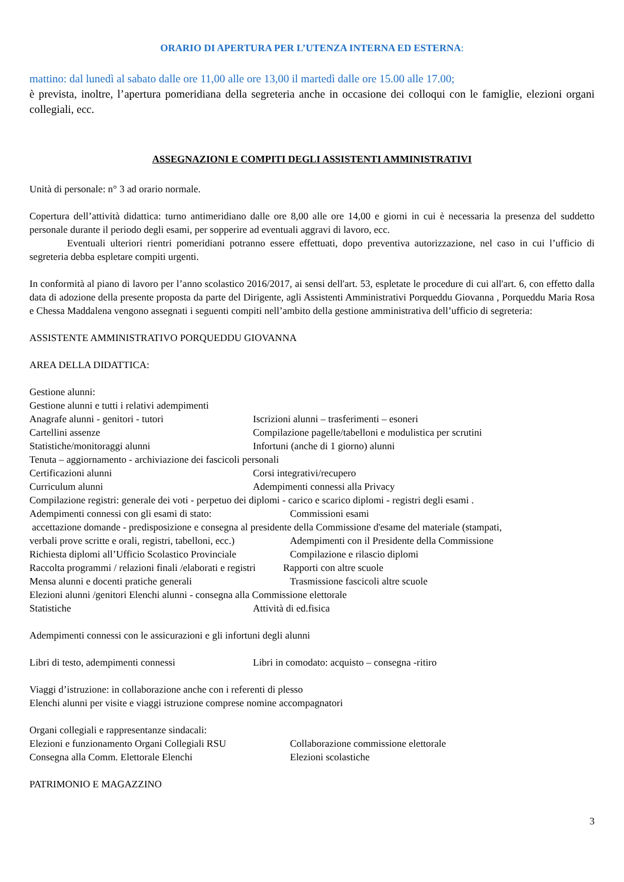ORARIO DI APERTURA PER L’UTENZA INTERNA ED ESTERNA:
mattino: dal lunedì al sabato dalle ore 11,00 alle ore 13,00 il martedì dalle ore 15.00 alle 17.00;
è prevista, inoltre, l’apertura pomeridiana della segreteria anche in occasione dei colloqui con le famiglie, elezioni organi collegiali, ecc.
ASSEGNAZIONI E COMPITI DEGLI ASSISTENTI AMMINISTRATIVI
Unità di personale: n° 3 ad orario normale.
Copertura dell’attività didattica: turno antimeridiano dalle ore 8,00 alle ore 14,00 e giorni in cui è necessaria la presenza del suddetto personale durante il periodo degli esami, per sopperire ad eventuali aggravi di lavoro, ecc.
Eventuali ulteriori rientri pomeridiani potranno essere effettuati, dopo preventiva autorizzazione, nel caso in cui l’ufficio di segreteria debba espletare compiti urgenti.
In conformità al piano di lavoro per l’anno scolastico 2016/2017, ai sensi dell'art. 53, espletate le procedure di cui all'art. 6, con effetto dalla data di adozione della presente proposta da parte del Dirigente, agli Assistenti Amministrativi Porqueddu Giovanna , Porqueddu Maria Rosa e Chessa Maddalena vengono assegnati i seguenti compiti nell’ambito della gestione amministrativa dell’ufficio di segreteria:
ASSISTENTE AMMINISTRATIVO PORQUEDDU GIOVANNA
AREA DELLA DIDATTICA:
Gestione alunni:
Gestione alunni e tutti i relativi adempimenti
Anagrafe alunni - genitori - tutori Iscrizioni alunni – trasferimenti – esoneri
Cartellini assenze Compilazione pagelle/tabelloni e modulistica per scrutini
Statistiche/monitoraggi alunni Infortuni (anche di 1 giorno) alunni
Tenuta – aggiornamento - archiviazione dei fascicoli personali
Certificazioni alunni Corsi integrativi/recupero
Curriculum alunni Adempimenti connessi alla Privacy
Compilazione registri: generale dei voti - perpetuo dei diplomi - carico e scarico diplomi - registri degli esami .
Adempimenti connessi con gli esami di stato: Commissioni esami
accettazione domande - predisposizione e consegna al presidente della Commissione d'esame del materiale (stampati,
verbali prove scritte e orali, registri, tabelloni, ecc.) Adempimenti con il Presidente della Commissione
Richiesta diplomi all’Ufficio Scolastico Provinciale Compilazione e rilascio diplomi
Raccolta programmi / relazioni finali /elaborati e registri Rapporti con altre scuole
Mensa alunni e docenti pratiche generali Trasmissione fascicoli altre scuole
Elezioni alunni /genitori Elenchi alunni - consegna alla Commissione elettorale
Statistiche Attività di ed.fisica
Adempimenti connessi con le assicurazioni e gli infortuni degli alunni
Libri di testo, adempimenti connessi Libri in comodato: acquisto – consegna -ritiro
Viaggi d’istruzione: in collaborazione anche con i referenti di plesso
Elenchi alunni per visite e viaggi istruzione comprese nomine accompagnatori
Organi collegiali e rappresentanze sindacali:
Elezioni e funzionamento Organi Collegiali RSU Collaborazione commissione elettorale
Consegna alla Comm. Elettorale Elenchi Elezioni scolastiche
PATRIMONIO E MAGAZZINO
3